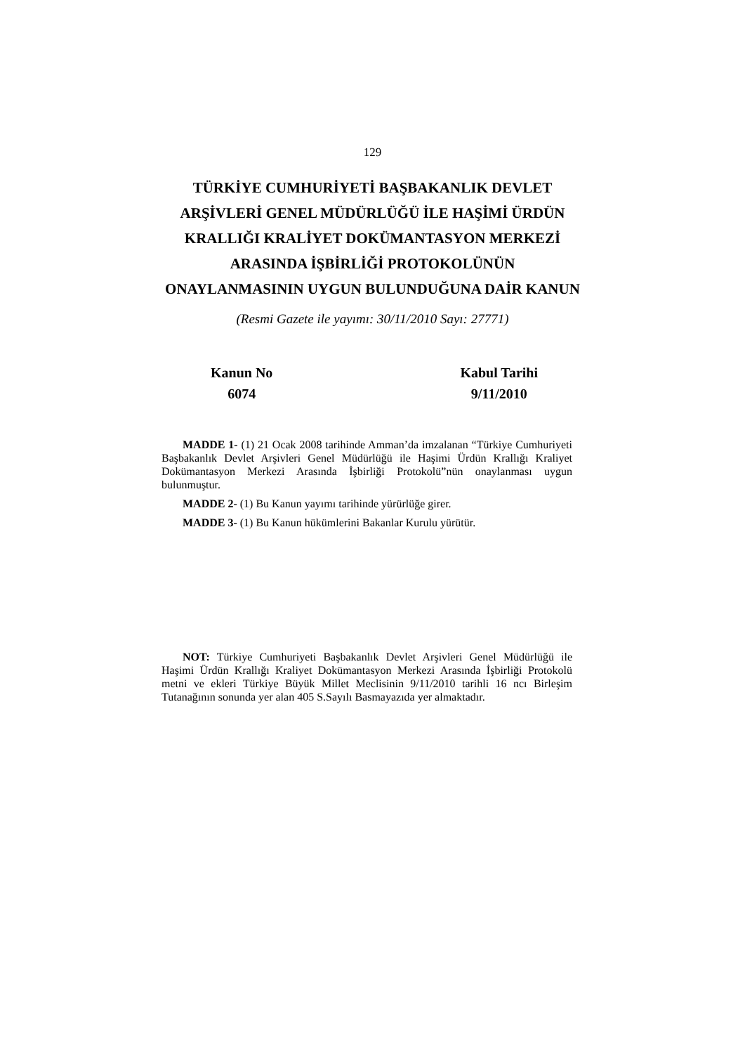129
TÜRKİYE CUMHURİYETİ BAŞBAKANLIK DEVLET ARŞİVLERİ GENEL MÜDÜRLÜĞÜ İLE HAŞİMİ ÜRDÜN KRALLIĞI KRALİYET DOKÜMANTASYON MERKEZİ ARASINDA İŞBİRLİĞİ PROTOKOLÜNÜN ONAYLANMASININ UYGUN BULUNDUĞUNA DAİR KANUN
(Resmi Gazete ile yayımı: 30/11/2010 Sayı: 27771)
Kanun No
6074
Kabul Tarihi
9/11/2010
MADDE 1- (1) 21 Ocak 2008 tarihinde Amman’da imzalanan “Türkiye Cumhuriyeti Başbakanlık Devlet Arşivleri Genel Müdürlüğü ile Haşimi Ürdün Krallığı Kraliyet Dokümantasyon Merkezi Arasında İşbirliği Protokolü”nün onaylanması uygun bulunmuştur.
MADDE 2- (1) Bu Kanun yayımı tarihinde yürürlüğe girer.
MADDE 3- (1) Bu Kanun hükümlerini Bakanlar Kurulu yürütür.
NOT: Türkiye Cumhuriyeti Başbakanlık Devlet Arşivleri Genel Müdürlüğü ile Haşimi Ürdün Krallığı Kraliyet Dokümantasyon Merkezi Arasında İşbirliği Protokolü metni ve ekleri Türkiye Büyük Millet Meclisinin 9/11/2010 tarihli 16 ncı Birleşim Tutanağının sonunda yer alan 405 S.Sayılı Basmayazıda yer almaktadır.